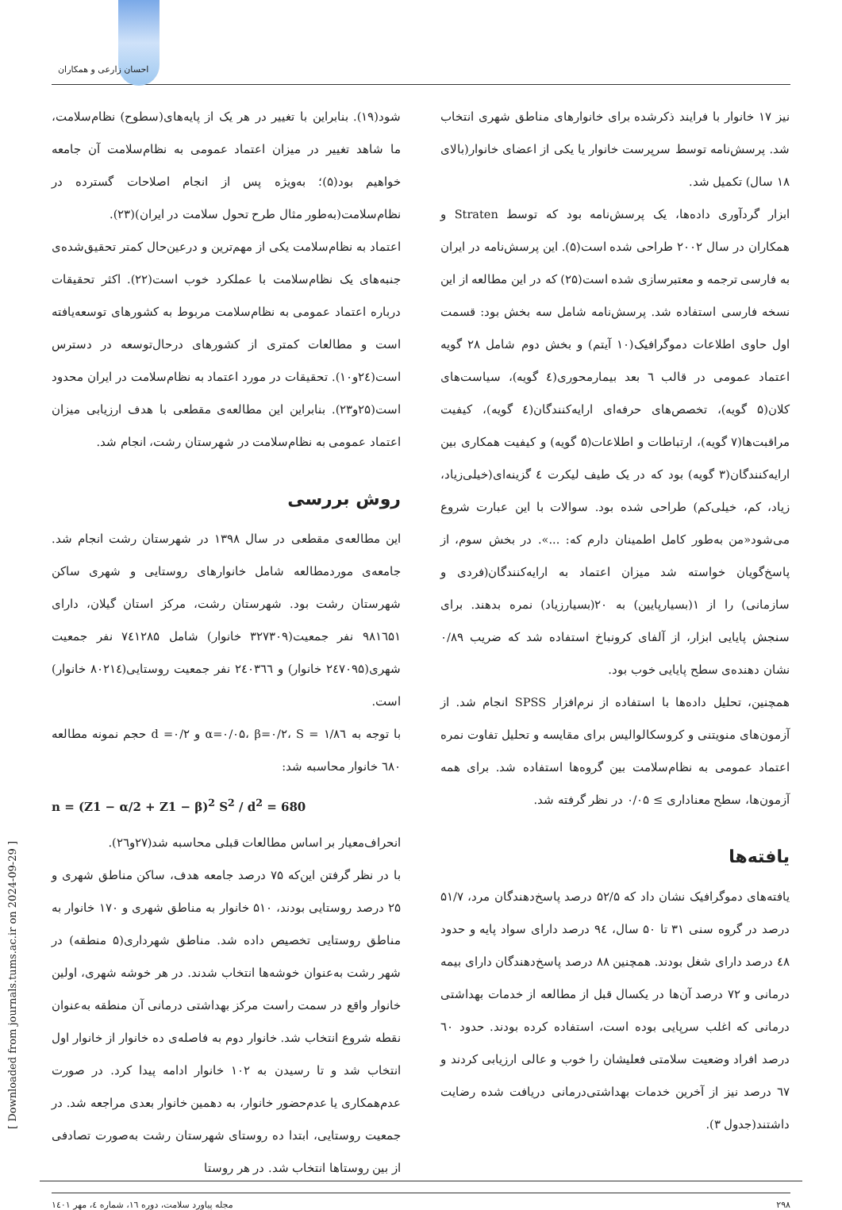احسان زارعی و همکاران
شود(۱۹). بنابراین با تغییر در هر یک از پایه‌های(سطوح) نظام‌سلامت، ما شاهد تغییر در میزان اعتماد عمومی به نظام‌سلامت آن جامعه خواهیم بود(۵)؛ به‌ویژه پس از انجام اصلاحات گسترده در نظام‌سلامت(به‌طور مثال طرح تحول سلامت در ایران)(۲۳).
اعتماد به نظام‌سلامت یکی از مهم‌ترین و درعین‌حال کمتر تحقیق‌شده‌ی جنبه‌های یک نظام‌سلامت با عملکرد خوب است(۲۲). اکثر تحقیقات درباره اعتماد عمومی به نظام‌سلامت مربوط به کشورهای توسعه‌یافته است و مطالعات کمتری از کشورهای درحال‌توسعه در دسترس است(۲٤و۱۰). تحقیقات در مورد اعتماد به نظام‌سلامت در ایران محدود است(۲۵و۲۳). بنابراین این مطالعه‌ی مقطعی با هدف ارزیابی میزان اعتماد عمومی به نظام‌سلامت در شهرستان رشت، انجام شد.
روش بررسی
این مطالعه‌ی مقطعی در سال ۱۳۹۸ در شهرستان رشت انجام شد. جامعه‌ی موردمطالعه شامل خانوارهای روستایی و شهری ساکن شهرستان رشت بود. شهرستان رشت، مرکز استان گیلان، دارای ۹۸۱٦۵۱ نفر جمعیت(۳۲۷۳۰۹ خانوار) شامل ۷٤۱۲۸۵ نفر جمعیت شهری(۲٤۷۰۹۵ خانوار) و ۲٤۰۳٦٦ نفر جمعیت روستایی(۸۰۲۱٤ خانوار) است.
با توجه به α=۰/۰۵، β=۰/۲، S = ۱/۸٦ و d =۰/۲ حجم نمونه مطالعه ٦۸۰ خانوار محاسبه شد:
n = (Z1 − α/2 + Z1 − β)<sup>2</sup> S<sup>2</sup> / d<sup>2</sup> = 680
انحراف‌معیار بر اساس مطالعات قبلی محاسبه شد(۲۷و۲٦).
با در نظر گرفتن این‌که ۷۵ درصد جامعه هدف، ساکن مناطق شهری و ۲۵ درصد روستایی بودند، ۵۱۰ خانوار به مناطق شهری و ۱۷۰ خانوار به مناطق روستایی تخصیص داده شد. مناطق شهرداری(۵ منطقه) در شهر رشت به‌عنوان خوشه‌ها انتخاب شدند. در هر خوشه شهری، اولین خانوار واقع در سمت راست مرکز بهداشتی درمانی آن منطقه به‌عنوان نقطه شروع انتخاب شد. خانوار دوم به فاصله‌ی ده خانوار از خانوار اول انتخاب شد و تا رسیدن به ۱۰۲ خانوار ادامه پیدا کرد. در صورت عدم‌همکاری یا عدم‌حضور خانوار، به دهمین خانوار بعدی مراجعه شد. در جمعیت روستایی، ابتدا ده روستای شهرستان رشت به‌صورت تصادفی از بین روستاها انتخاب شد. در هر روستا
نیز ۱۷ خانوار با فرایند ذکرشده برای خانوارهای مناطق شهری انتخاب شد. پرسش‌نامه توسط سرپرست خانوار یا یکی از اعضای خانوار(بالای ۱۸ سال) تکمیل شد.
ابزار گردآوری داده‌ها، یک پرسش‌نامه بود که توسط Straten و همکاران در سال ۲۰۰۲ طراحی شده است(۵). این پرسش‌نامه در ایران به فارسی ترجمه و معتبرسازی شده است(۲۵) که در این مطالعه از این نسخه فارسی استفاده شد. پرسش‌نامه شامل سه بخش بود: قسمت اول حاوی اطلاعات دموگرافیک(۱۰ آیتم) و بخش دوم شامل ۲۸ گویه اعتماد عمومی در قالب ٦ بعد بیمارمحوری(٤ گویه)، سیاست‌های کلان(۵ گویه)، تخصص‌های حرفه‌ای ارایه‌کنندگان(٤ گویه)، کیفیت مراقبت‌ها(۷ گویه)، ارتباطات و اطلاعات(۵ گویه) و کیفیت همکاری بین ارایه‌کنندگان(۳ گویه) بود که در یک طیف لیکرت ٤ گزینه‌ای(خیلی‌زیاد، زیاد، کم، خیلی‌کم) طراحی شده بود. سوالات با این عبارت شروع می‌شود«من به‌طور کامل اطمینان دارم که: ...». در بخش سوم، از پاسخ‌گویان خواسته شد میزان اعتماد به ارایه‌کنندگان(فردی و سازمانی) را از ۱(بسیارپایین) به ۲۰(بسیارزیاد) نمره بدهند. برای سنجش پایایی ابزار، از آلفای کرونباخ استفاده شد که ضریب ۰/۸۹ نشان دهنده‌ی سطح پایایی خوب بود.
همچنین، تحلیل داده‌ها با استفاده از نرم‌افزار SPSS انجام شد. از آزمون‌های منویتنی و کروسکالوالیس برای مقایسه و تحلیل تفاوت نمره اعتماد عمومی به نظام‌سلامت بین گروه‌ها استفاده شد. برای همه آزمون‌ها، سطح معناداری ≥ ۰/۰۵ در نظر گرفته شد.
یافته‌ها
یافته‌های دموگرافیک نشان داد که ۵۲/۵ درصد پاسخ‌دهندگان مرد، ۵۱/۷ درصد در گروه سنی ۳۱ تا ۵۰ سال، ۹٤ درصد دارای سواد پایه و حدود ٤۸ درصد دارای شغل بودند. همچنین ۸۸ درصد پاسخ‌دهندگان دارای بیمه درمانی و ۷۲ درصد آن‌ها در یکسال قبل از مطالعه از خدمات بهداشتی درمانی که اغلب سرپایی بوده است، استفاده کرده بودند. حدود ٦۰ درصد افراد وضعیت سلامتی فعلیشان را خوب و عالی ارزیابی کردند و ٦۷ درصد نیز از آخرین خدمات بهداشتی‌درمانی دریافت شده رضایت داشتند(جدول ۳).
۲۹۸ مجله پیاورد سلامت، دوره ۱٦، شماره ٤، مهر ۱٤۰۱
[ Downloaded from journals.tums.ac.ir on 2024-09-29 ]